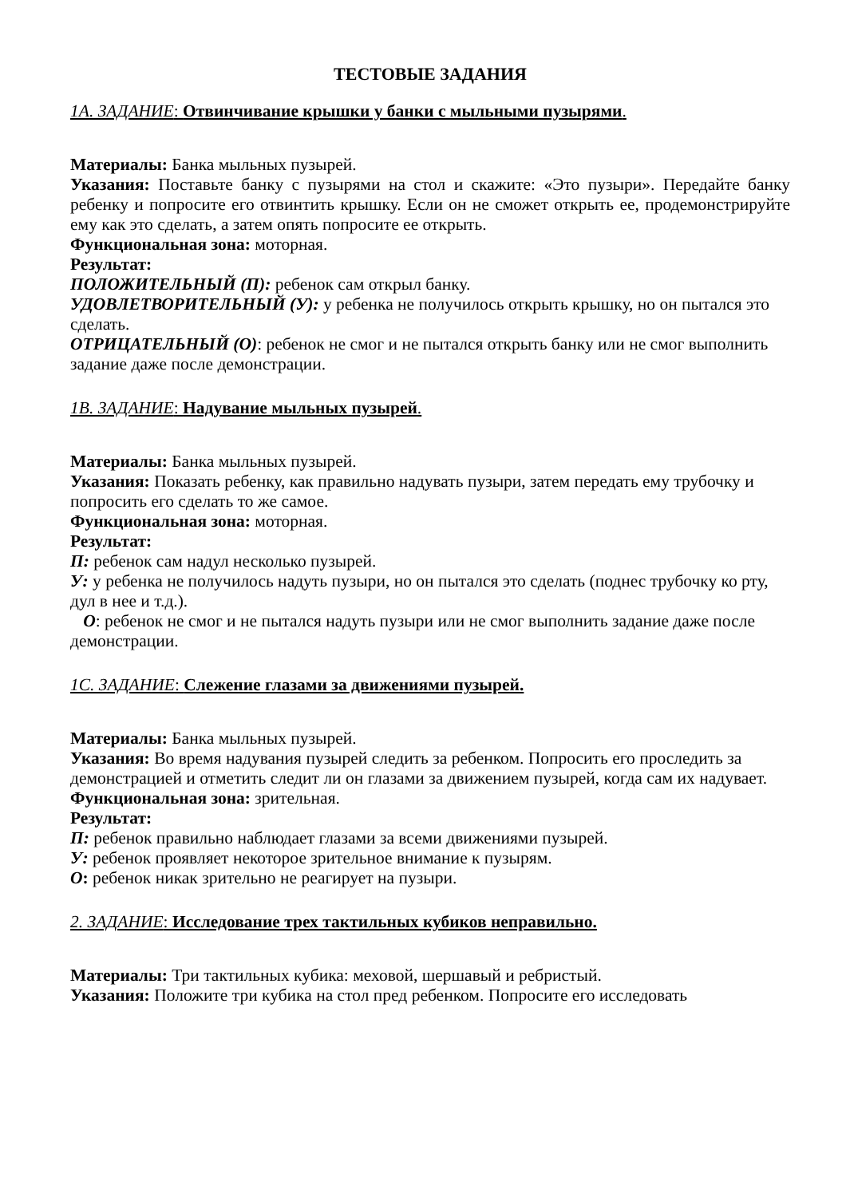ТЕСТОВЫЕ ЗАДАНИЯ
1А. ЗАДАНИЕ: Отвинчивание крышки у банки с мыльными пузырями.
Материалы: Банка мыльных пузырей.
Указания: Поставьте банку с пузырями на стол и скажите: «Это пузыри». Передайте банку ребенку и попросите его отвинтить крышку. Если он не сможет открыть ее, продемонстрируйте ему как это сделать, а затем опять попросите ее открыть.
Функциональная зона: моторная.
Результат:
ПОЛОЖИТЕЛЬНЫЙ (П): ребенок сам открыл банку.
УДОВЛЕТВОРИТЕЛЬНЫЙ (У): у ребенка не получилось открыть крышку, но он пытался это сделать.
ОТРИЦАТЕЛЬНЫЙ (О): ребенок не смог и не пытался открыть банку или не смог выполнить задание даже после демонстрации.
1В. ЗАДАНИЕ: Надувание мыльных пузырей.
Материалы: Банка мыльных пузырей.
Указания: Показать ребенку, как правильно надувать пузыри, затем передать ему трубочку и попросить его сделать то же самое.
Функциональная зона: моторная.
Результат:
П: ребенок сам надул несколько пузырей.
У: у ребенка не получилось надуть пузыри, но он пытался это сделать (поднес трубочку ко рту, дул в нее и т.д.).
О: ребенок не смог и не пытался надуть пузыри или не смог выполнить задание даже после демонстрации.
1С. ЗАДАНИЕ: Слежение глазами за движениями пузырей.
Материалы: Банка мыльных пузырей.
Указания: Во время надувания пузырей следить за ребенком. Попросить его проследить за демонстрацией и отметить следит ли он глазами за движением пузырей, когда сам их надувает.
Функциональная зона: зрительная.
Результат:
П: ребенок правильно наблюдает глазами за всеми движениями пузырей.
У: ребенок проявляет некоторое зрительное внимание к пузырям.
О: ребенок никак зрительно не реагирует на пузыри.
2. ЗАДАНИЕ: Исследование трех тактильных кубиков неправильно.
Материалы: Три тактильных кубика: меховой, шершавый и ребристый.
Указания: Положите три кубика на стол пред ребенком. Попросите его исследовать